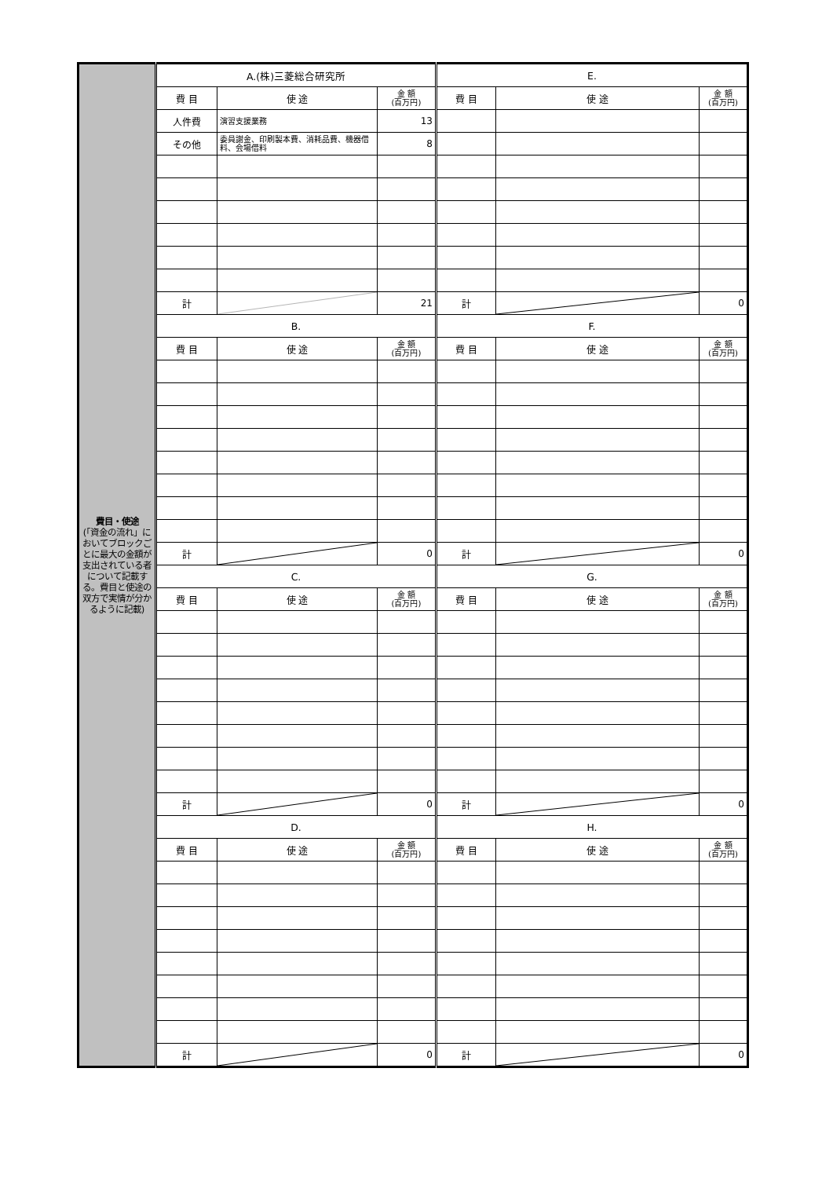| 費目・使途 (「資金の流れ」においてブロックごとに最大の金額が支出されている者について記載する。費目と使途の双方で実情が分かるように記載) | A.(株)三菱総合研究所 | | | E. | | |
| | 費 目 | 使 途 | 金 額 (百万円) | 費 目 | 使 途 | 金 額 (百万円) |
| | 人件費 | 演習支援業務 | 13 | | | |
| | その他 | 委員謝金、印刷製本費、消耗品費、機器借料、会場借料 | 8 | | | |
| | 計 | | 21 | 計 | | 0 |
| | B. | | | F. | | |
| | 費 目 | 使 途 | 金 額 (百万円) | 費 目 | 使 途 | 金 額 (百万円) |
| | 計 | | 0 | 計 | | 0 |
| | C. | | | G. | | |
| | 費 目 | 使 途 | 金 額 (百万円) | 費 目 | 使 途 | 金 額 (百万円) |
| | 計 | | 0 | 計 | | 0 |
| | D. | | | H. | | |
| | 費 目 | 使 途 | 金 額 (百万円) | 費 目 | 使 途 | 金 額 (百万円) |
| | 計 | | 0 | 計 | | 0 |